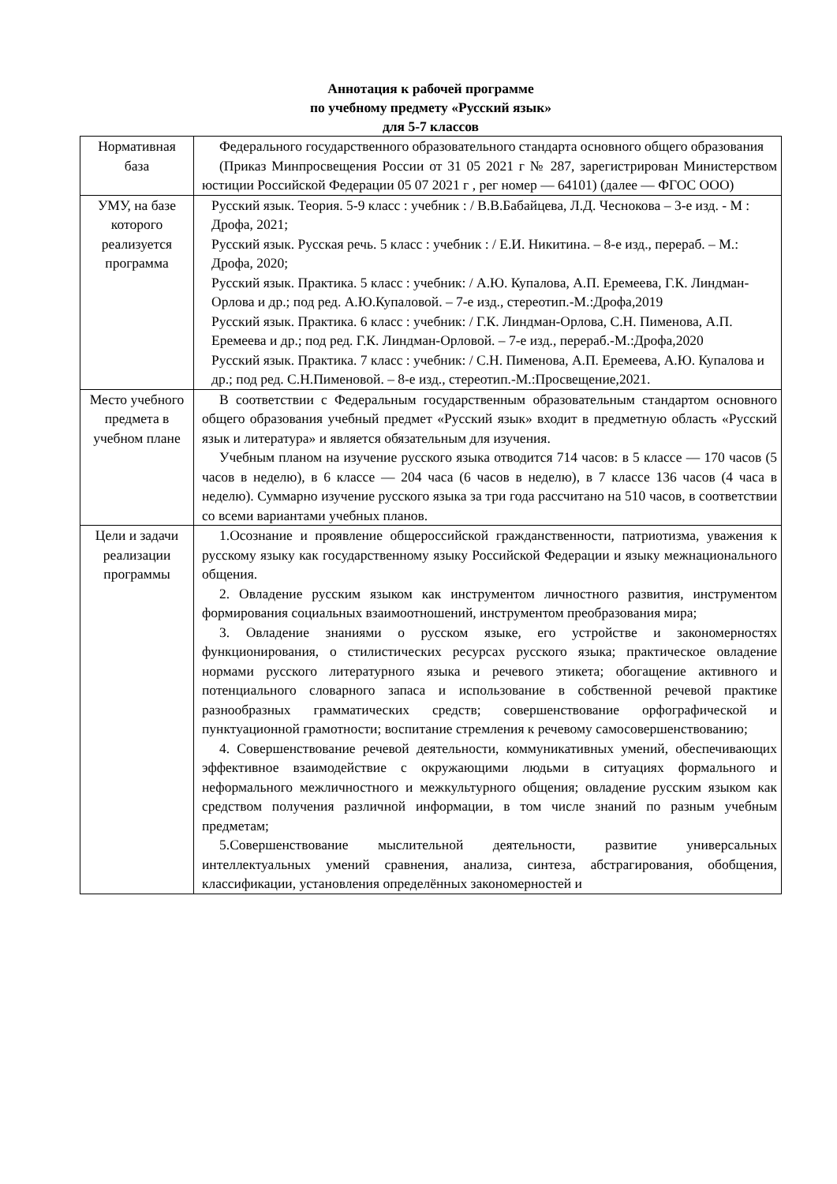Аннотация к рабочей программе
по учебному предмету «Русский язык»
для 5-7 классов
| Нормативная база | Федерального государственного образовательного стандарта основного общего образования (Приказ Минпросвещения России от 31 05 2021 г № 287, зарегистрирован Министерством юстиции Российской Федерации 05 07 2021 г , рег номер — 64101) (далее — ФГОС ООО) |
| УМУ, на базе которого реализуется программа | Русский язык. Теория. 5-9 класс : учебник : / В.В.Бабайцева, Л.Д. Чеснокова – 3-е изд. - М : Дрофа, 2021; Русский язык. Русская речь. 5 класс : учебник : / Е.И. Никитина. – 8-е изд., перераб. – М.: Дрофа, 2020; Русский язык. Практика. 5 класс : учебник: / А.Ю. Купалова, А.П. Еремеева, Г.К. Линдман-Орлова и др.; под ред. А.Ю.Купаловой. – 7-е изд., стереотип.-М.:Дрофа,2019 Русский язык. Практика. 6 класс : учебник: / Г.К. Линдман-Орлова, С.Н. Пименова, А.П. Еремеева и др.; под ред. Г.К. Линдман-Орловой. – 7-е изд., перераб.-М.:Дрофа,2020 Русский язык. Практика. 7 класс : учебник: / С.Н. Пименова, А.П. Еремеева, А.Ю. Купалова и др.; под ред. С.Н.Пименовой. – 8-е изд., стереотип.-М.:Просвещение,2021. |
| Место учебного предмета в учебном плане | В соответствии с Федеральным государственным образовательным стандартом основного общего образования учебный предмет «Русский язык» входит в предметную область «Русский язык и литература» и является обязательным для изучения. Учебным планом на изучение русского языка отводится 714 часов: в 5 классе — 170 часов (5 часов в неделю), в 6 классе — 204 часа (6 часов в неделю), в 7 классе 136 часов (4 часа в неделю). Суммарно изучение русского языка за три года рассчитано на 510 часов, в соответствии со всеми вариантами учебных планов. |
| Цели и задачи реализации программы | 1.Осознание и проявление общероссийской гражданственности, патриотизма, уважения к русскому языку как государственному языку Российской Федерации и языку межнационального общения. 2. Овладение русским языком как инструментом личностного развития, инструментом формирования социальных взаимоотношений, инструментом преобразования мира; 3. Овладение знаниями о русском языке, его устройстве и закономерностях функционирования, о стилистических ресурсах русского языка; практическое овладение нормами русского литературного языка и речевого этикета; обогащение активного и потенциального словарного запаса и использование в собственной речевой практике разнообразных грамматических средств; совершенствование орфографической и пунктуационной грамотности; воспитание стремления к речевому самосовершенствованию; 4. Совершенствование речевой деятельности, коммуникативных умений, обеспечивающих эффективное взаимодействие с окружающими людьми в ситуациях формального и неформального межличностного и межкультурного общения; овладение русским языком как средством получения различной информации, в том числе знаний по разным учебным предметам; 5.Совершенствование мыслительной деятельности, развитие универсальных интеллектуальных умений сравнения, анализа, синтеза, абстрагирования, обобщения, классификации, установления определённых закономерностей и |